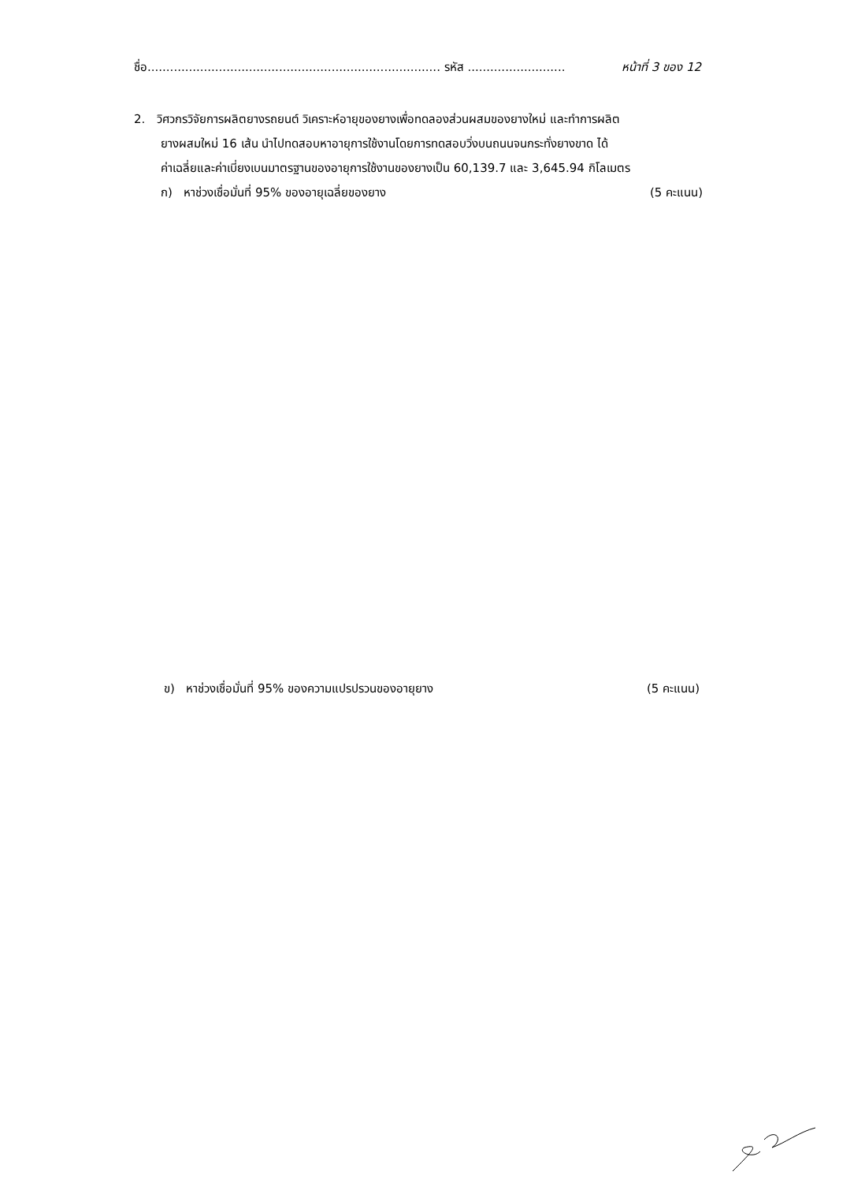ชื่อ.............................................................................. รหัส .......................... หน้าที่ 3 ของ 12
2. วิศวกรวิจัยการผลิตยางรถยนต์ วิเคราะห์อายุของยางเพื่อทดลองส่วนผสมของยางใหม่ และทำการผลิต
ยางผสมใหม่ 16 เส้น นำไปทดสอบหาอายุการใช้งานโดยการทดสอบวิ่งบนถนนจนกระทั่งยางขาด ได้
ค่าเฉลี่ยและค่าเบี่ยงเบนมาตรฐานของอายุการใช้งานของยางเป็น 60,139.7 และ 3,645.94 กิโลเมตร
ก) หาช่วงเชื่อมั่นที่ 95% ของอายุเฉลี่ยของยาง (5 คะแนน)
ข) หาช่วงเชื่อมั่นที่ 95% ของความแปรปรวนของอายุยาง (5 คะแนน)